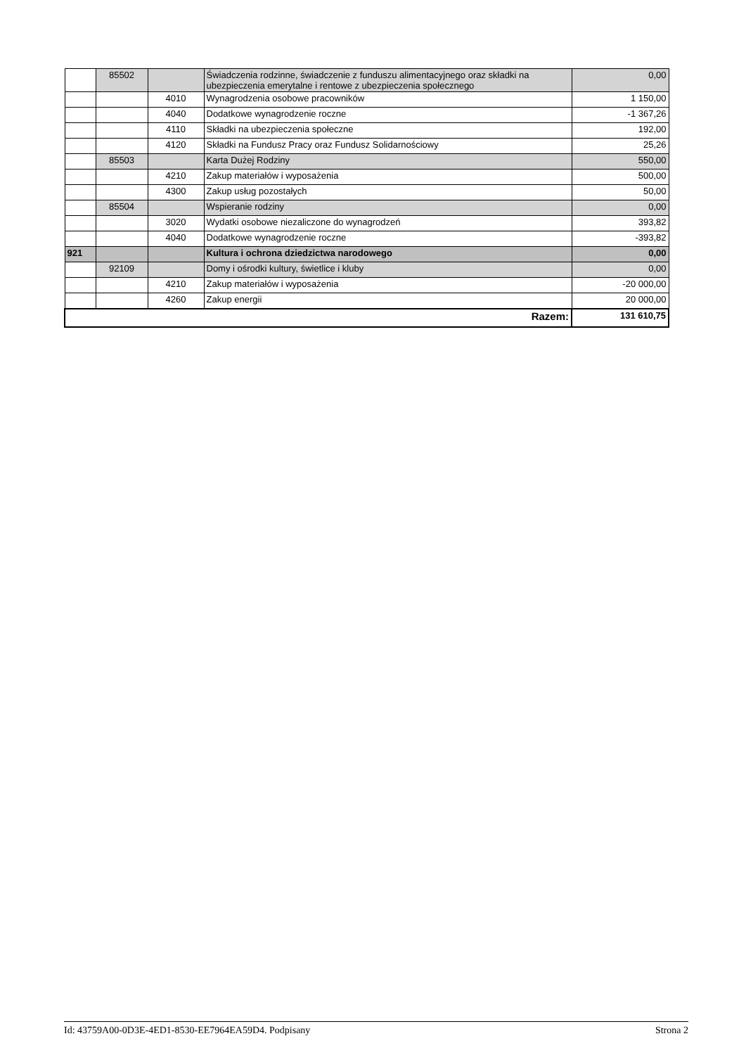| | 85502 | | Świadczenia rodzinne, świadczenie z funduszu alimentacyjnego oraz składki na ubezpieczenia emerytalne i rentowe z ubezpieczenia społecznego | 0,00 |
| | | 4010 | Wynagrodzenia osobowe pracowników | 1 150,00 |
| | | 4040 | Dodatkowe wynagrodzenie roczne | -1 367,26 |
| | | 4110 | Składki na ubezpieczenia społeczne | 192,00 |
| | | 4120 | Składki na Fundusz Pracy oraz Fundusz Solidarnościowy | 25,26 |
| | 85503 | | Karta Dużej Rodziny | 550,00 |
| | | 4210 | Zakup materiałów i wyposażenia | 500,00 |
| | | 4300 | Zakup usług pozostałych | 50,00 |
| | 85504 | | Wspieranie rodziny | 0,00 |
| | | 3020 | Wydatki osobowe niezaliczone do wynagrodzeń | 393,82 |
| | | 4040 | Dodatkowe wynagrodzenie roczne | -393,82 |
| 921 | | | Kultura i ochrona dziedzictwa narodowego | 0,00 |
| | 92109 | | Domy i ośrodki kultury, świetlice i kluby | 0,00 |
| | | 4210 | Zakup materiałów i wyposażenia | -20 000,00 |
| | | 4260 | Zakup energii | 20 000,00 |
| Razem: | | | | 131 610,75 |
Id: 43759A00-0D3E-4ED1-8530-EE7964EA59D4. Podpisany Strona 2